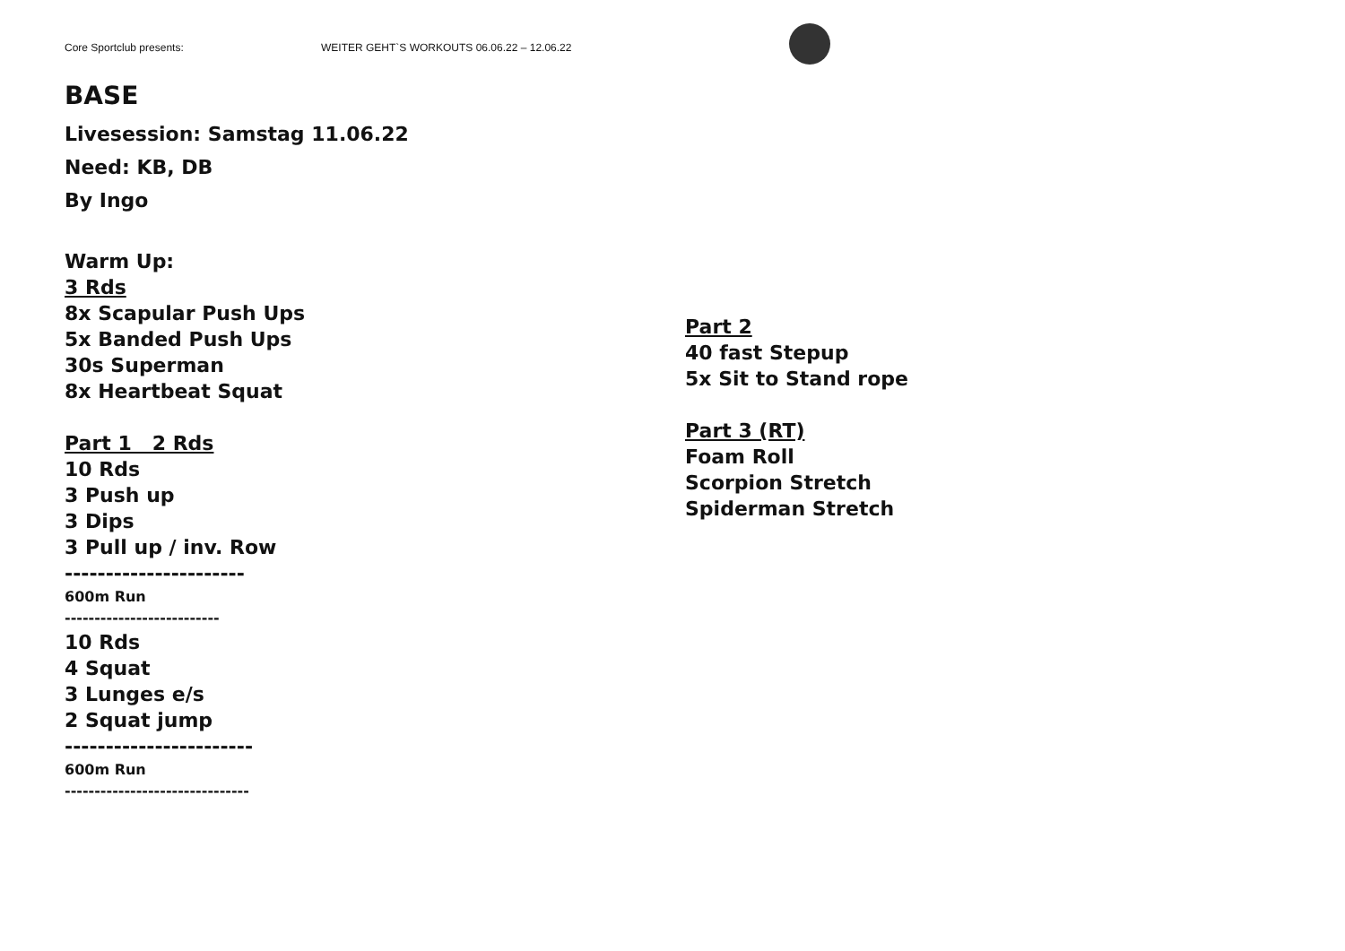Core Sportclub presents: WEITER GEHT`S WORKOUTS 06.06.22 – 12.06.22
BASE
Livesession: Samstag 11.06.22
Need: KB, DB
By Ingo
Warm Up:
3 Rds
8x Scapular Push Ups
5x Banded Push Ups
30s Superman
8x Heartbeat Squat
Part 1 2 Rds
10 Rds
3 Push up
3 Dips
3 Pull up / inv. Row
----------------------
600m Run
--------------------------
10 Rds
4 Squat
3 Lunges e/s
2 Squat jump
-----------------------
600m Run
-------------------------------
Part 2
40 fast Stepup
5x Sit to Stand rope
Part 3 (RT)
Foam Roll
Scorpion Stretch
Spiderman Stretch